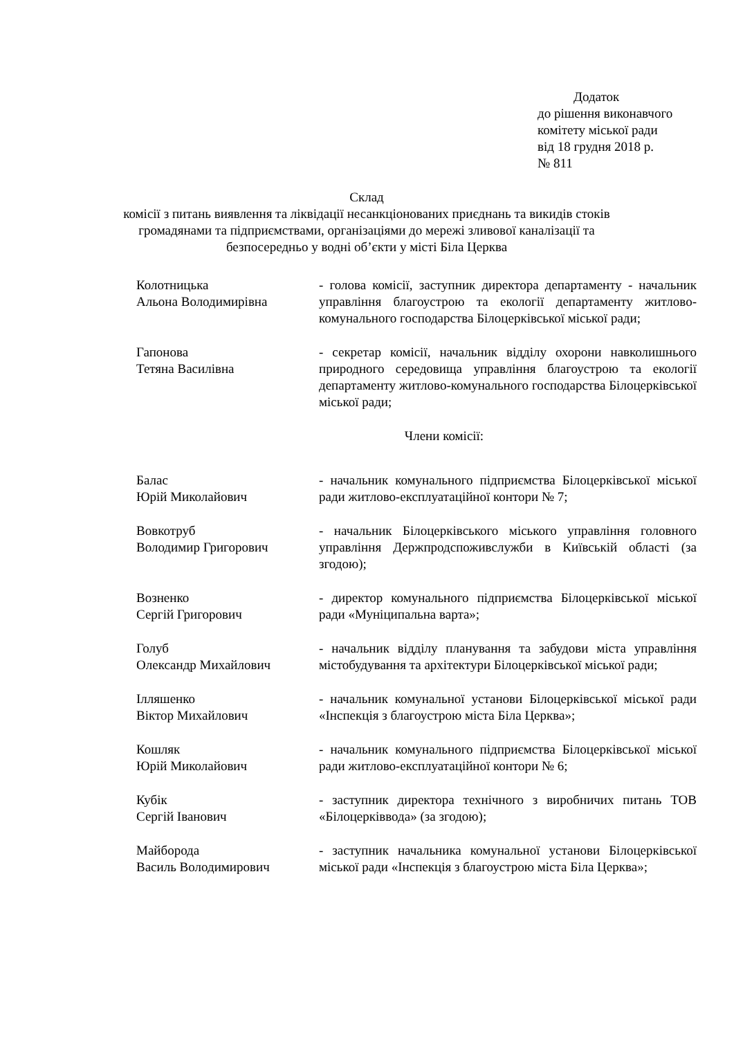Додаток
до рішення виконавчого
комітету міської ради
від 18 грудня 2018 р.
№ 811
Склад
комісії з питань виявлення та ліквідації несанкціонованих приєднань та викидів стоків громадянами та підприємствами, організаціями до мережі зливової каналізації та безпосередньо у водні об’єкти у місті Біла Церква
Колотницька
Альона Володимирівна
- голова комісії, заступник директора департаменту - начальник управління благоустрою та екології департаменту житлово-комунального господарства Білоцерківської міської ради;
Гапонова
Тетяна Василівна
- секретар комісії, начальник відділу охорони навколишнього природного середовища управління благоустрою та екології департаменту житлово-комунального господарства Білоцерківської міської ради;
Члени комісії:
Балас
Юрій Миколайович
- начальник комунального підприємства Білоцерківської міської ради житлово-експлуатаційної контори № 7;
Вовкотруб
Володимир Григорович
- начальник Білоцерківського міського управління головного управління Держпродспоживслужби в Київській області (за згодою);
Возненко
Сергій Григорович
- директор комунального підприємства Білоцерківської міської ради «Муніципальна варта»;
Голуб
Олександр Михайлович
- начальник відділу планування та забудови міста управління містобудування та архітектури Білоцерківської міської ради;
Ілляшенко
Віктор Михайлович
- начальник комунальної установи Білоцерківської міської ради «Інспекція з благоустрою міста Біла Церква»;
Кошляк
Юрій Миколайович
- начальник комунального підприємства Білоцерківської міської ради житлово-експлуатаційної контори № 6;
Кубік
Сергій Іванович
- заступник директора технічного з виробничих питань ТОВ «Білоцерківвода» (за згодою);
Майборода
Василь Володимирович
- заступник начальника комунальної установи Білоцерківської міської ради «Інспекція з благоустрою міста Біла Церква»;